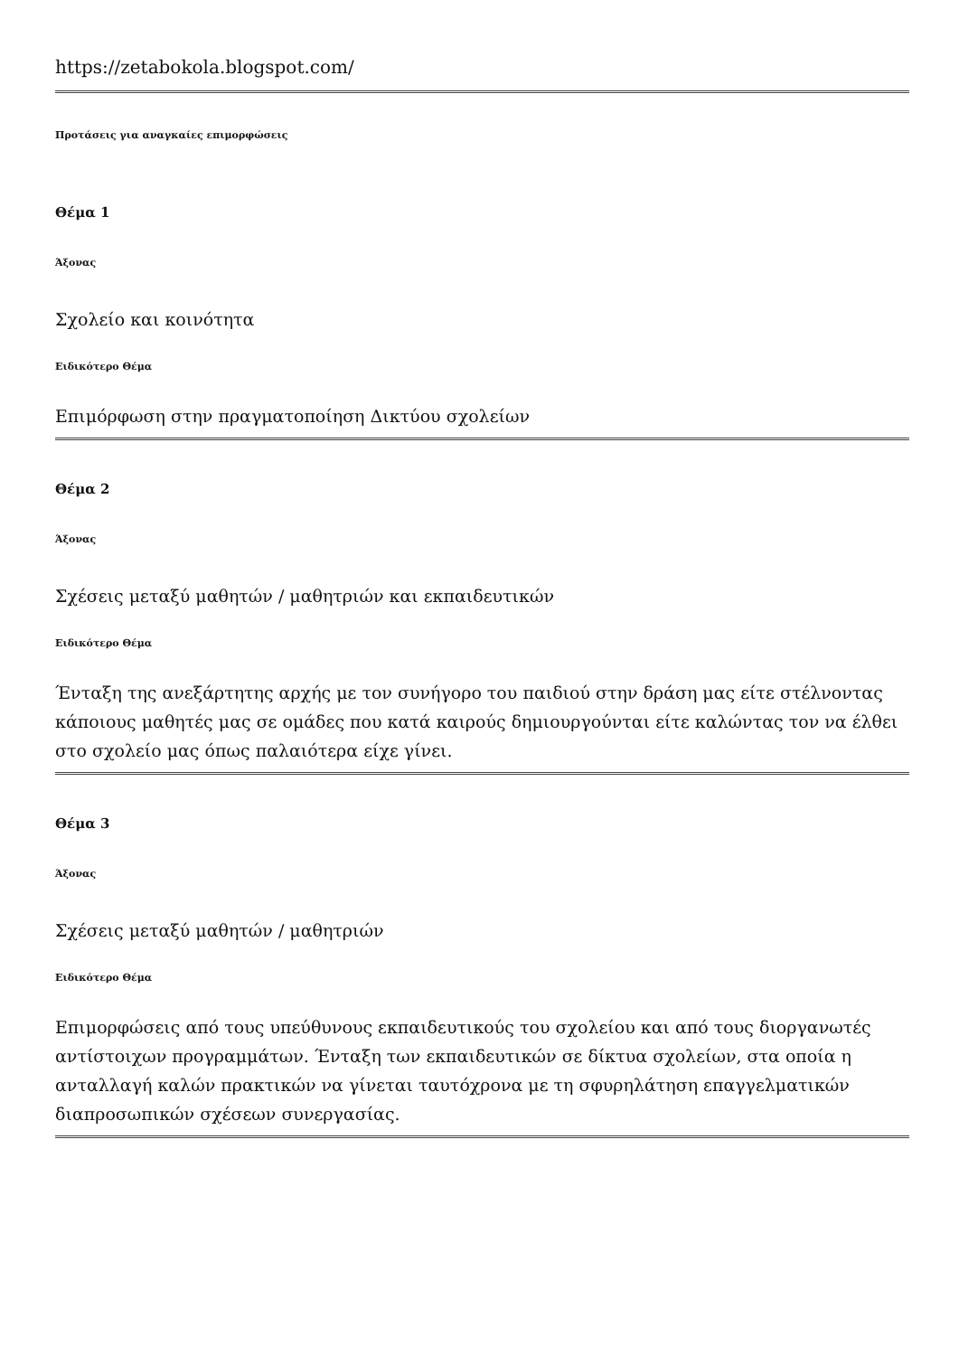https://zetabokola.blogspot.com/
Προτάσεις για αναγκαίες επιμορφώσεις
Θέμα 1
Άξονας
Σχολείο και κοινότητα
Ειδικότερο Θέμα
Επιμόρφωση στην πραγματοποίηση Δικτύου σχολείων
Θέμα 2
Άξονας
Σχέσεις μεταξύ μαθητών / μαθητριών και εκπαιδευτικών
Ειδικότερο Θέμα
Ένταξη της ανεξάρτητης αρχής με τον συνήγορο του παιδιού στην δράση μας είτε στέλνοντας κάποιους μαθητές μας σε ομάδες που κατά καιρούς δημιουργούνται είτε καλώντας τον να έλθει στο σχολείο μας όπως παλαιότερα είχε γίνει.
Θέμα 3
Άξονας
Σχέσεις μεταξύ μαθητών / μαθητριών
Ειδικότερο Θέμα
Επιμορφώσεις από τους υπεύθυνους εκπαιδευτικούς του σχολείου και από τους διοργανωτές αντίστοιχων προγραμμάτων. Ένταξη των εκπαιδευτικών σε δίκτυα σχολείων, στα οποία η ανταλλαγή καλών πρακτικών να γίνεται ταυτόχρονα με τη σφυρηλάτηση επαγγελματικών διαπροσωπικών σχέσεων συνεργασίας.